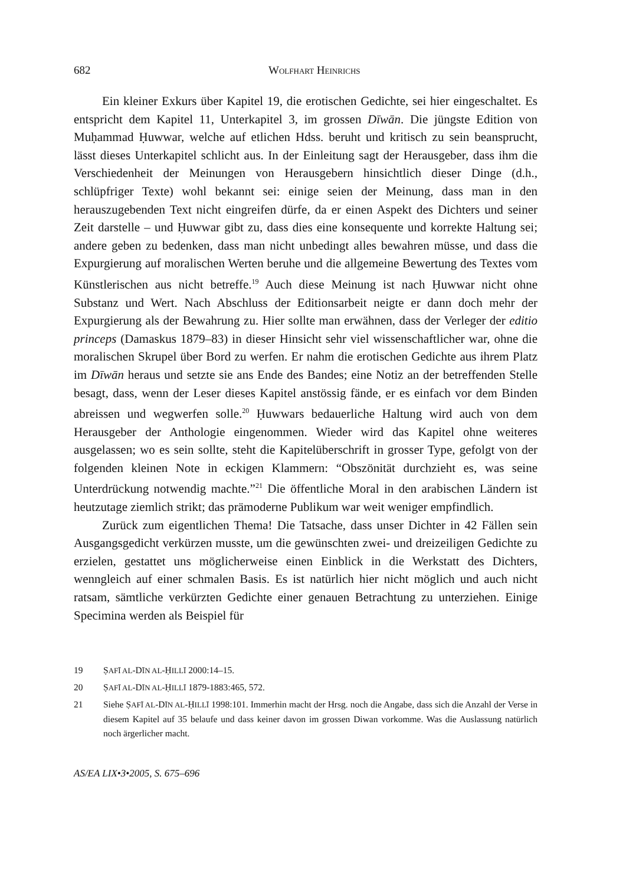682 WOLFHART HEINRICHS
Ein kleiner Exkurs über Kapitel 19, die erotischen Gedichte, sei hier eingeschaltet. Es entspricht dem Kapitel 11, Unterkapitel 3, im grossen Dīwān. Die jüngste Edition von Muḥammad Ḥuwwar, welche auf etlichen Hdss. beruht und kritisch zu sein beansprucht, lässt dieses Unterkapitel schlicht aus. In der Einleitung sagt der Herausgeber, dass ihm die Verschiedenheit der Meinungen von Herausgebern hinsichtlich dieser Dinge (d.h., schlüpfriger Texte) wohl bekannt sei: einige seien der Meinung, dass man in den herauszugebenden Text nicht eingreifen dürfe, da er einen Aspekt des Dichters und seiner Zeit darstelle – und Ḥuwwar gibt zu, dass dies eine konsequente und korrekte Haltung sei; andere geben zu bedenken, dass man nicht unbedingt alles bewahren müsse, und dass die Expurgierung auf moralischen Werten beruhe und die allgemeine Bewertung des Textes vom Künstlerischen aus nicht betreffe.<sup>19</sup> Auch diese Meinung ist nach Ḥuwwar nicht ohne Substanz und Wert. Nach Abschluss der Editionsarbeit neigte er dann doch mehr der Expurgierung als der Bewahrung zu. Hier sollte man erwähnen, dass der Verleger der editio princeps (Damaskus 1879–83) in dieser Hinsicht sehr viel wissenschaftlicher war, ohne die moralischen Skrupel über Bord zu werfen. Er nahm die erotischen Gedichte aus ihrem Platz im Dīwān heraus und setzte sie ans Ende des Bandes; eine Notiz an der betreffenden Stelle besagt, dass, wenn der Leser dieses Kapitel anstössig fände, er es einfach vor dem Binden abreissen und wegwerfen solle.<sup>20</sup> Ḥuwwars bedauerliche Haltung wird auch von dem Herausgeber der Anthologie eingenommen. Wieder wird das Kapitel ohne weiteres ausgelassen; wo es sein sollte, steht die Kapitelüberschrift in grosser Type, gefolgt von der folgenden kleinen Note in eckigen Klammern: “Obszönität durchzieht es, was seine Unterdrückung notwendig machte.”<sup>21</sup> Die öffentliche Moral in den arabischen Ländern ist heutzutage ziemlich strikt; das prämoderne Publikum war weit weniger empfindlich.
Zurück zum eigentlichen Thema! Die Tatsache, dass unser Dichter in 42 Fällen sein Ausgangsgedicht verkürzen musste, um die gewünschten zwei- und dreizeiligen Gedichte zu erzielen, gestattet uns möglicherweise einen Einblick in die Werkstatt des Dichters, wenngleich auf einer schmalen Basis. Es ist natürlich hier nicht möglich und auch nicht ratsam, sämtliche verkürzten Gedichte einer genauen Betrachtung zu unterziehen. Einige Specimina werden als Beispiel für
19 ṢAFĪ AL-DĪN AL-ḤILLĪ 2000:14–15.
20 ṢAFĪ AL-DĪN AL-ḤILLĪ 1879-1883:465, 572.
21 Siehe ṢAFĪ AL-DĪN AL-ḤILLĪ 1998:101. Immerhin macht der Hrsg. noch die Angabe, dass sich die Anzahl der Verse in diesem Kapitel auf 35 belaufe und dass keiner davon im grossen Diwan vorkomme. Was die Auslassung natürlich noch ärgerlicher macht.
AS/EA LIX•3•2005, S. 675–696